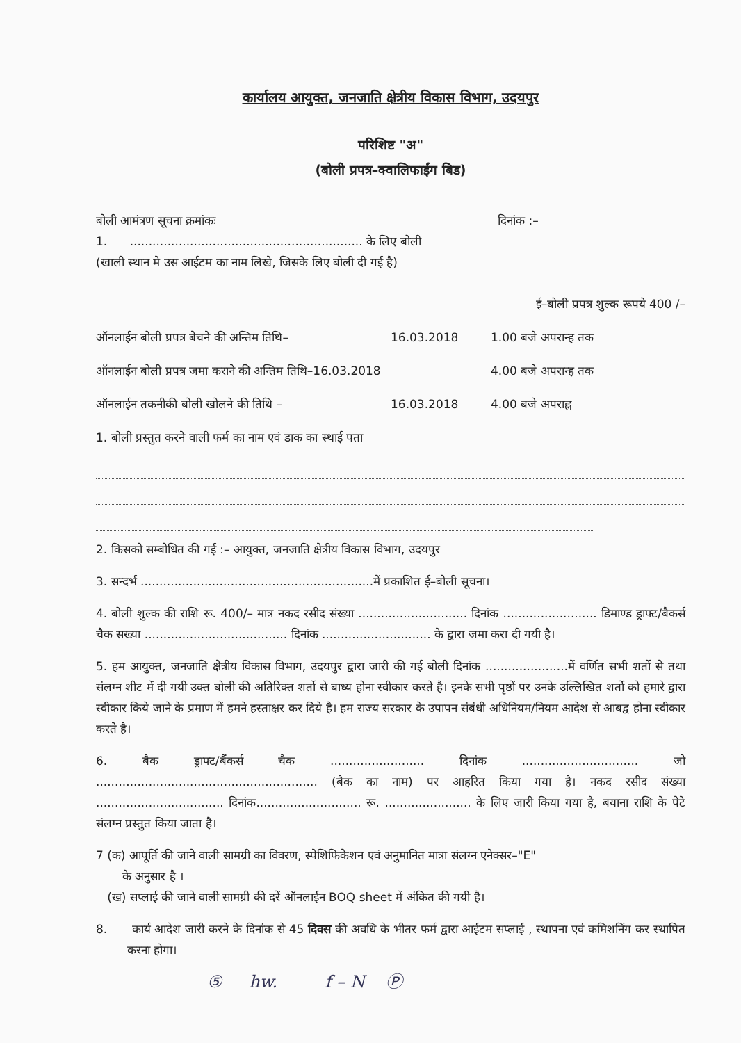कार्यालय आयुक्त, जनजाति क्षेत्रीय विकास विभाग, उदयपुर
परिशिष्ट "अ"
(बोली प्रपत्र–क्वालिफाईंग बिड)
बोली आमंत्रण सूचना क्रमांकः दिनांक :–
1. .............................................................. के लिए बोली
(खाली स्थान मे उस आईटम का नाम लिखे, जिसके लिए बोली दी गई है)
ई–बोली प्रपत्र शुल्क रूपये 400 /–
ऑनलाईन बोली प्रपत्र बेचने की अन्तिम तिथि– 16.03.2018 1.00 बजे अपरान्ह तक
ऑनलाईन बोली प्रपत्र जमा कराने की अन्तिम तिथि–16.03.2018 4.00 बजे अपरान्ह तक
ऑनलाईन तकनीकी बोली खोलने की तिथि – 16.03.2018 4.00 बजे अपराह्न
1. बोली प्रस्तुत करने वाली फर्म का नाम एवं डाक का स्थाई पता
2. किसको सम्बोधित की गई :– आयुक्त, जनजाति क्षेत्रीय विकास विभाग, उदयपुर
3. सन्दर्भ ..............................................................में प्रकाशित ई–बोली सूचना।
4. बोली शुल्क की राशि रू. 400/– मात्र नकद रसीद संख्या ............................. दिनांक ......................... डिमाण्ड ड्राफ्ट/बैकर्स चैक सख्या ...................................... दिनांक ............................. के द्वारा जमा करा दी गयी है।
5. हम आयुक्त, जनजाति क्षेत्रीय विकास विभाग, उदयपुर द्वारा जारी की गई बोली दिनांक ......................में वर्णित सभी शर्तो से तथा संलग्न शीट में दी गयी उक्त बोली की अतिरिक्त शर्तो से बाध्य होना स्वीकार करते है। इनके सभी पृष्ठों पर उनके उल्लिखित शर्तो को हमारे द्वारा स्वीकार किये जाने के प्रमाण में हमने हस्ताक्षर कर दिये है। हम राज्य सरकार के उपापन संबंधी अधिनियम/नियम आदेश से आबद्व होना स्वीकार करते है।
6. बैक ड्राफ्ट/बैंकर्स चैक ......................... दिनांक ............................... जो ........................................................... (बैक का नाम) पर आहरित किया गया है। नकद रसीद संख्या .................................. दिनांक............................ रू. ....................... के लिए जारी किया गया है, बयाना राशि के पेटे संलग्न प्रस्तुत किया जाता है।
7 (क) आपूर्ति की जाने वाली सामग्री का विवरण, स्पेशिफिकेशन एवं अनुमानित मात्रा संलग्न एनेक्सर–"E"
के अनुसार है ।
(ख) सप्लाई की जाने वाली सामग्री की दरें ऑनलाईन BOQ sheet में अंकित की गयी है।
8. कार्य आदेश जारी करने के दिनांक से 45 दिवस की अवधि के भीतर फर्म द्वारा आईटम सप्लाई , स्थापना एवं कमिशनिंग कर स्थापित करना होगा।
⑤ hw. f – N Ⓟ